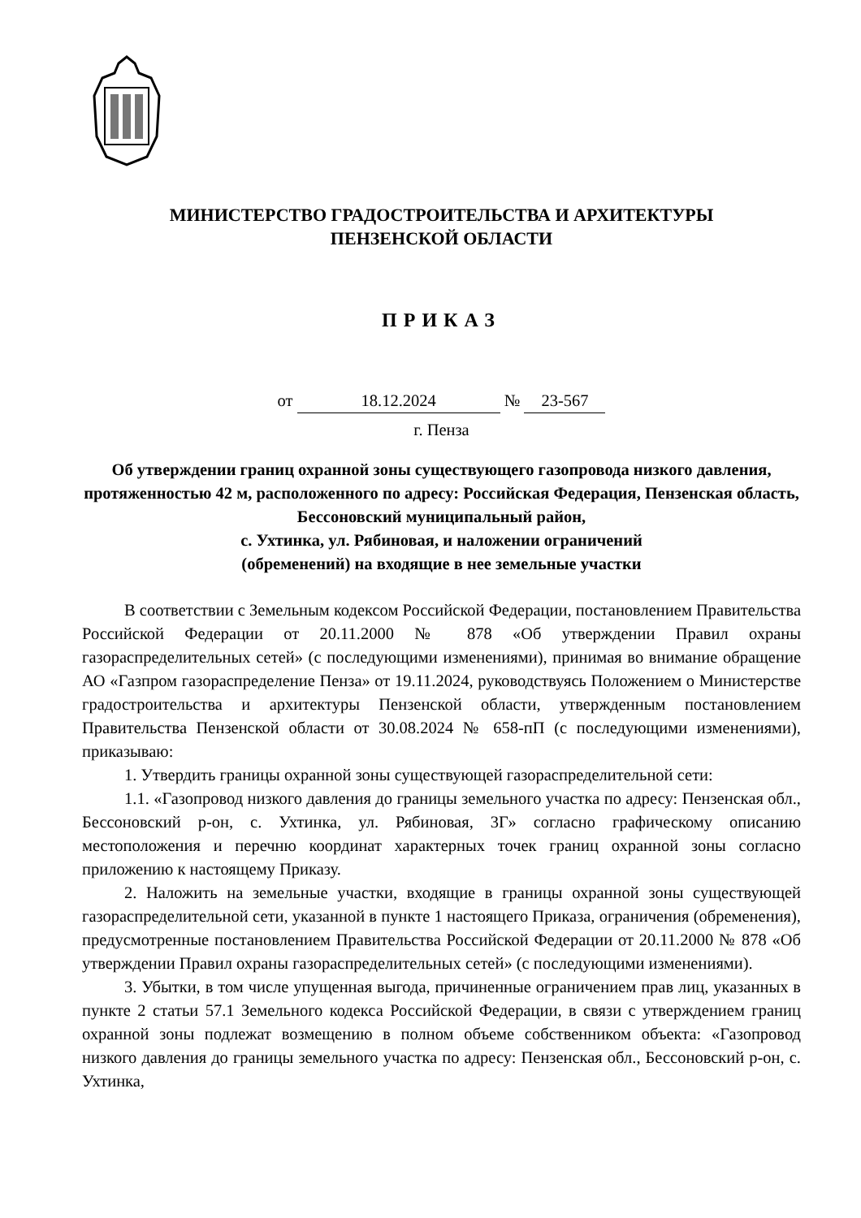МИНИСТЕРСТВО ГРАДОСТРОИТЕЛЬСТВА И АРХИТЕКТУРЫ
ПЕНЗЕНСКОЙ ОБЛАСТИ
ПРИКАЗ
от 18.12.2024 № 23-567
г. Пенза
Об утверждении границ охранной зоны существующего газопровода низкого давления, протяженностью 42 м, расположенного по адресу: Российская Федерация, Пензенская область, Бессоновский муниципальный район,
с. Ухтинка, ул. Рябиновая, и наложении ограничений
(обременений) на входящие в нее земельные участки
В соответствии с Земельным кодексом Российской Федерации, постановлением Правительства Российской Федерации от 20.11.2000 № 878 «Об утверждении Правил охраны газораспределительных сетей» (с последующими изменениями), принимая во внимание обращение АО «Газпром газораспределение Пенза» от 19.11.2024, руководствуясь Положением о Министерстве градостроительства и архитектуры Пензенской области, утвержденным постановлением Правительства Пензенской области от 30.08.2024 № 658-пП (с последующими изменениями), приказываю:
1. Утвердить границы охранной зоны существующей газораспределительной сети:
1.1. «Газопровод низкого давления до границы земельного участка по адресу: Пензенская обл., Бессоновский р-он, с. Ухтинка, ул. Рябиновая, 3Г» согласно графическому описанию местоположения и перечню координат характерных точек границ охранной зоны согласно приложению к настоящему Приказу.
2. Наложить на земельные участки, входящие в границы охранной зоны существующей газораспределительной сети, указанной в пункте 1 настоящего Приказа, ограничения (обременения), предусмотренные постановлением Правительства Российской Федерации от 20.11.2000 № 878 «Об утверждении Правил охраны газораспределительных сетей» (с последующими изменениями).
3. Убытки, в том числе упущенная выгода, причиненные ограничением прав лиц, указанных в пункте 2 статьи 57.1 Земельного кодекса Российской Федерации, в связи с утверждением границ охранной зоны подлежат возмещению в полном объеме собственником объекта: «Газопровод низкого давления до границы земельного участка по адресу: Пензенская обл., Бессоновский р-он, с. Ухтинка,